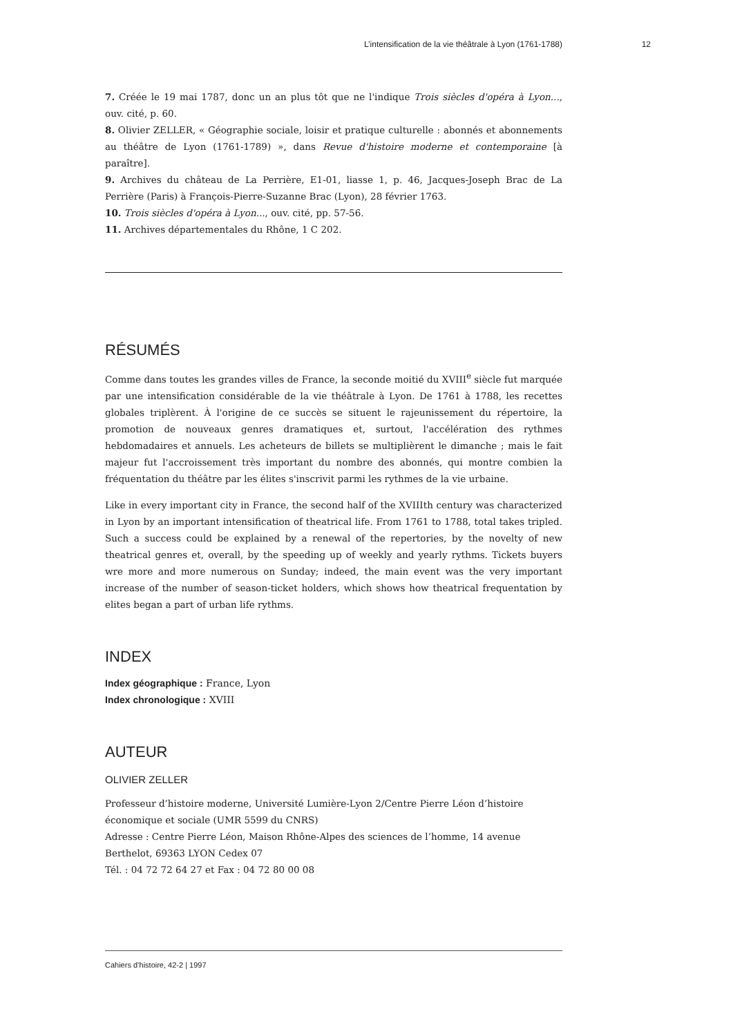L’intensification de la vie théâtrale à Lyon (1761-1788) 12
7. Créée le 19 mai 1787, donc un an plus tôt que ne l'indique Trois siècles d'opéra à Lyon..., ouv. cité, p. 60.
8. Olivier ZELLER, « Géographie sociale, loisir et pratique culturelle : abonnés et abonnements au théâtre de Lyon (1761-1789) », dans Revue d'histoire moderne et contemporaine [à paraître].
9. Archives du château de La Perrière, E1-01, liasse 1, p. 46, Jacques-Joseph Brac de La Perrière (Paris) à François-Pierre-Suzanne Brac (Lyon), 28 février 1763.
10. Trois siècles d'opéra à Lyon..., ouv. cité, pp. 57-56.
11. Archives départementales du Rhône, 1 C 202.
RÉSUMÉS
Comme dans toutes les grandes villes de France, la seconde moitié du XVIII<sup>e</sup> siècle fut marquée par une intensification considérable de la vie théâtrale à Lyon. De 1761 à 1788, les recettes globales triplèrent. À l'origine de ce succès se situent le rajeunissement du répertoire, la promotion de nouveaux genres dramatiques et, surtout, l'accélération des rythmes hebdomadaires et annuels. Les acheteurs de billets se multiplièrent le dimanche ; mais le fait majeur fut l'accroissement très important du nombre des abonnés, qui montre combien la fréquentation du théâtre par les élites s'inscrivit parmi les rythmes de la vie urbaine.
Like in every important city in France, the second half of the XVIIIth century was characterized in Lyon by an important intensification of theatrical life. From 1761 to 1788, total takes tripled. Such a success could be explained by a renewal of the repertories, by the novelty of new theatrical genres et, overall, by the speeding up of weekly and yearly rythms. Tickets buyers wre more and more numerous on Sunday; indeed, the main event was the very important increase of the number of season-ticket holders, which shows how theatrical frequentation by elites began a part of urban life rythms.
INDEX
Index géographique : France, Lyon
Index chronologique : XVIII
AUTEUR
OLIVIER ZELLER
Professeur d’histoire moderne, Université Lumière-Lyon 2/Centre Pierre Léon d’histoire économique et sociale (UMR 5599 du CNRS)
Adresse : Centre Pierre Léon, Maison Rhône-Alpes des sciences de l’homme, 14 avenue Berthelot, 69363 LYON Cedex 07
Tél. : 04 72 72 64 27 et Fax : 04 72 80 00 08
Cahiers d’histoire, 42-2 | 1997